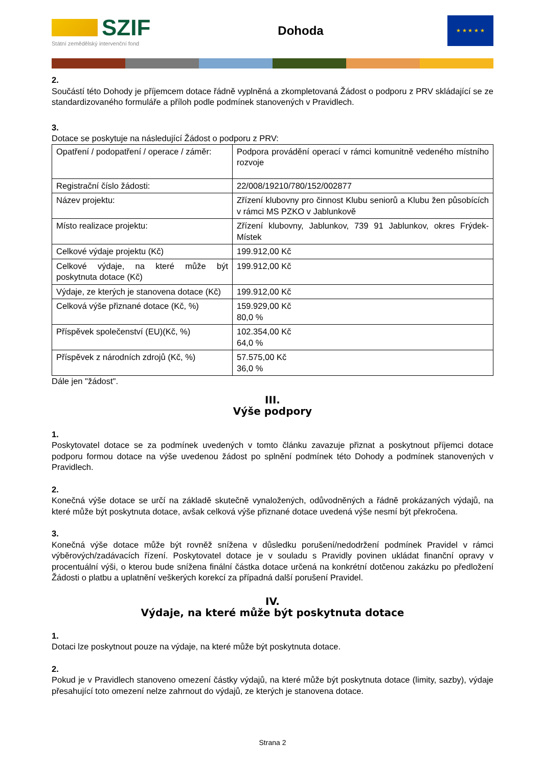SZIF
Státní zemědělský intervenční fond
Dohoda
★ ★ ★ ★ ★
2.
Součástí této Dohody je příjemcem dotace řádně vyplněná a zkompletovaná Žádost o podporu z PRV skládající se ze standardizovaného formuláře a příloh podle podmínek stanovených v Pravidlech.
3.
Dotace se poskytuje na následující Žádost o podporu z PRV:
| Opatření / podopatření / operace / záměr: | Podpora provádění operací v rámci komunitně vedeného místního rozvoje |
| Registrační číslo žádosti: | 22/008/19210/780/152/002877 |
| Název projektu: | Zřízení klubovny pro činnost Klubu seniorů a Klubu žen působících v rámci MS PZKO v Jablunkově |
| Místo realizace projektu: | Zřízení klubovny, Jablunkov, 739 91 Jablunkov, okres Frýdek-Místek |
| Celkové výdaje projektu (Kč) | 199.912,00 Kč |
| Celkové výdaje, na které může být poskytnuta dotace (Kč) | 199.912,00 Kč |
| Výdaje, ze kterých je stanovena dotace (Kč) | 199.912,00 Kč |
| Celková výše přiznané dotace (Kč, %) | 159.929,00 Kč 80,0 % |
| Příspěvek společenství (EU)(Kč, %) | 102.354,00 Kč 64,0 % |
| Příspěvek z národních zdrojů (Kč, %) | 57.575,00 Kč 36,0 % |
Dále jen "žádost".
III.
Výše podpory
1.
Poskytovatel dotace se za podmínek uvedených v tomto článku zavazuje přiznat a poskytnout příjemci dotace podporu formou dotace na výše uvedenou žádost po splnění podmínek této Dohody a podmínek stanovených v Pravidlech.
2.
Konečná výše dotace se určí na základě skutečně vynaložených, odůvodněných a řádně prokázaných výdajů, na které může být poskytnuta dotace, avšak celková výše přiznané dotace uvedená výše nesmí být překročena.
3.
Konečná výše dotace může být rovněž snížena v důsledku porušení/nedodržení podmínek Pravidel v rámci výběrových/zadávacích řízení. Poskytovatel dotace je v souladu s Pravidly povinen ukládat finanční opravy v procentuální výši, o kterou bude snížena finální částka dotace určená na konkrétní dotčenou zakázku po předložení Žádosti o platbu a uplatnění veškerých korekcí za případná další porušení Pravidel.
IV.
Výdaje, na které může být poskytnuta dotace
1.
Dotaci lze poskytnout pouze na výdaje, na které může být poskytnuta dotace.
2.
Pokud je v Pravidlech stanoveno omezení částky výdajů, na které může být poskytnuta dotace (limity, sazby), výdaje přesahující toto omezení nelze zahrnout do výdajů, ze kterých je stanovena dotace.
Strana 2